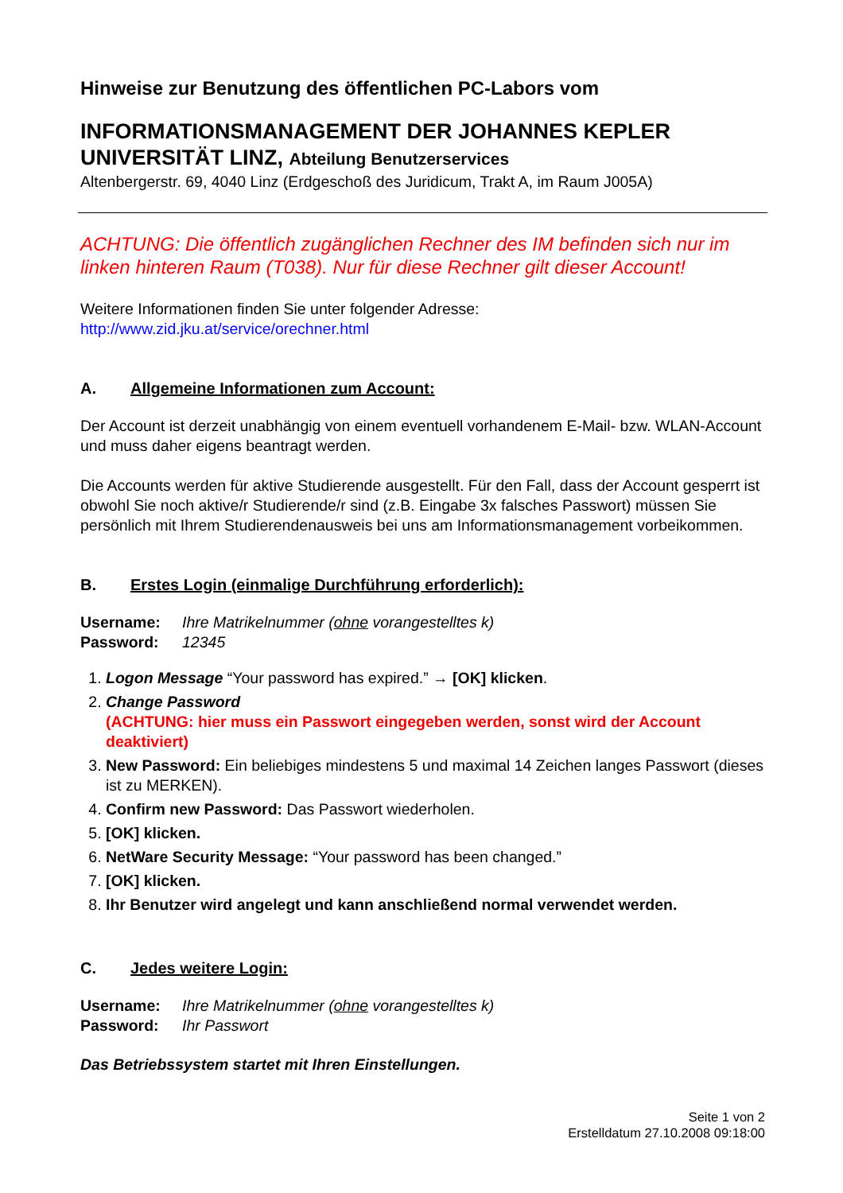Hinweise zur Benutzung des öffentlichen PC-Labors vom
INFORMATIONSMANAGEMENT DER JOHANNES KEPLER UNIVERSITÄT LINZ, Abteilung Benutzerservices
Altenbergerstr. 69, 4040 Linz (Erdgeschoß des Juridicum, Trakt A, im Raum J005A)
ACHTUNG: Die öffentlich zugänglichen Rechner des IM befinden sich nur im linken hinteren Raum (T038). Nur für diese Rechner gilt dieser Account!
Weitere Informationen finden Sie unter folgender Adresse:
http://www.zid.jku.at/service/orechner.html
A. Allgemeine Informationen zum Account:
Der Account ist derzeit unabhängig von einem eventuell vorhandenem E-Mail- bzw. WLAN-Account und muss daher eigens beantragt werden.
Die Accounts werden für aktive Studierende ausgestellt. Für den Fall, dass der Account gesperrt ist obwohl Sie noch aktive/r Studierende/r sind (z.B. Eingabe 3x falsches Passwort) müssen Sie persönlich mit Ihrem Studierendenausweis bei uns am Informationsmanagement vorbeikommen.
B. Erstes Login (einmalige Durchführung erforderlich):
| Username: | Ihre Matrikelnummer ( ohne vorangestelltes k) |
| Password: | 12345 |
1. Logon Message “Your password has expired.” → [OK] klicken.
2. Change Password
(ACHTUNG: hier muss ein Passwort eingegeben werden, sonst wird der Account deaktiviert)
3. New Password: Ein beliebiges mindestens 5 und maximal 14 Zeichen langes Passwort (dieses ist zu MERKEN).
4. Confirm new Password: Das Passwort wiederholen.
5. [OK] klicken.
6. NetWare Security Message: “Your password has been changed.”
7. [OK] klicken.
8. Ihr Benutzer wird angelegt und kann anschließend normal verwendet werden.
C. Jedes weitere Login:
| Username: | Ihre Matrikelnummer ( ohne vorangestelltes k) |
| Password: | Ihr Passwort |
Das Betriebssystem startet mit Ihren Einstellungen.
Seite 1 von 2
Erstelldatum 27.10.2008 09:18:00